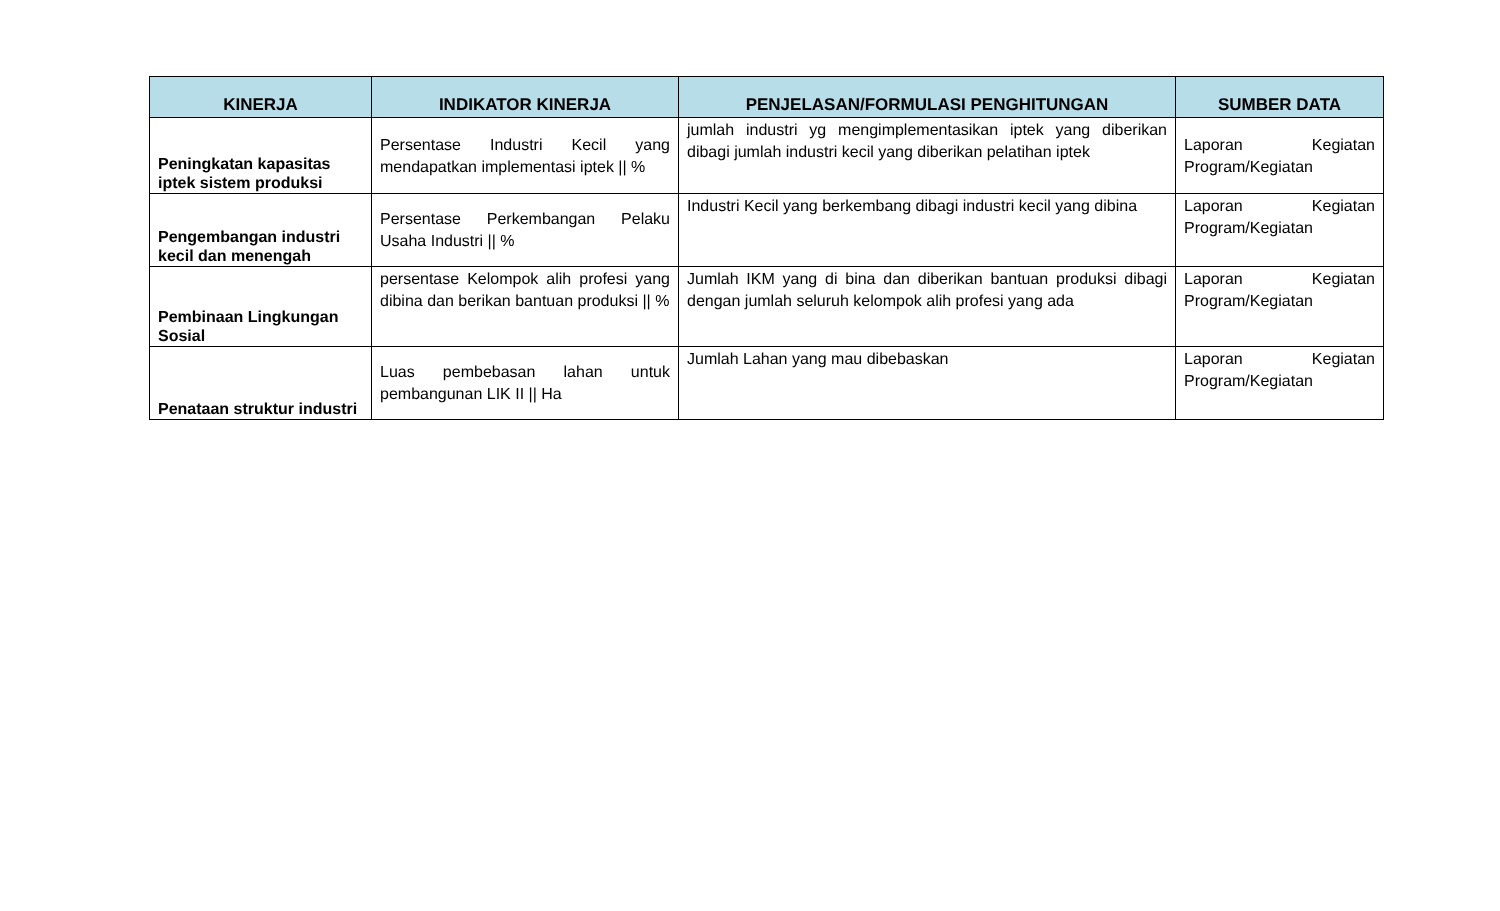| KINERJA | INDIKATOR KINERJA | PENJELASAN/FORMULASI PENGHITUNGAN | SUMBER DATA |
| --- | --- | --- | --- |
| Peningkatan kapasitas iptek sistem produksi | Persentase Industri Kecil yang mendapatkan implementasi iptek // % | jumlah industri yg mengimplementasikan iptek yang diberikan dibagi jumlah industri kecil yang diberikan pelatihan iptek | Laporan Kegiatan Program/Kegiatan |
| Pengembangan industri kecil dan menengah | Persentase Perkembangan Pelaku Usaha Industri // % | Industri Kecil yang berkembang dibagi industri kecil yang dibina | Laporan Kegiatan Program/Kegiatan |
| Pembinaan Lingkungan Sosial | persentase Kelompok alih profesi yang dibina dan berikan bantuan produksi // % | Jumlah IKM yang di bina dan diberikan bantuan produksi dibagi dengan jumlah seluruh kelompok alih profesi yang ada | Laporan Kegiatan Program/Kegiatan |
| Penataan struktur industri | Luas pembebasan lahan untuk pembangunan LIK II // Ha | Jumlah Lahan yang mau dibebaskan | Laporan Kegiatan Program/Kegiatan |